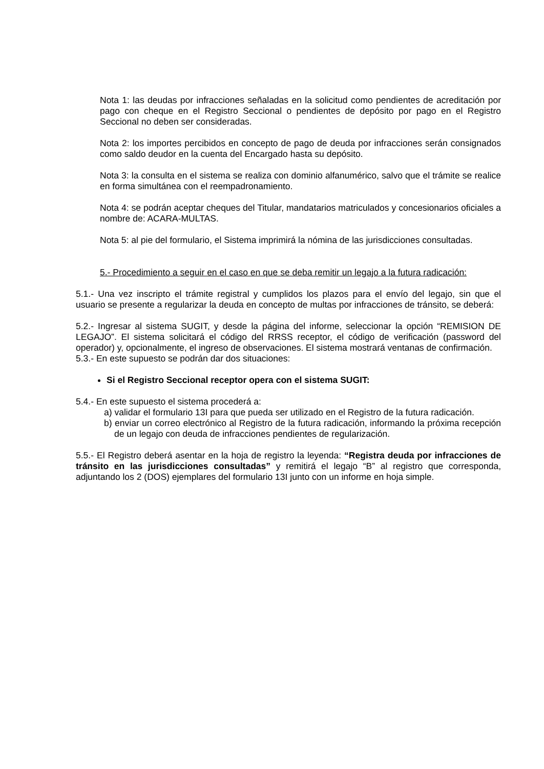Nota 1: las deudas por infracciones señaladas en la solicitud como pendientes de acreditación por pago con cheque en el Registro Seccional o pendientes de depósito por pago en el Registro Seccional no deben ser consideradas.
Nota 2: los importes percibidos en concepto de pago de deuda por infracciones serán consignados como saldo deudor en la cuenta del Encargado hasta su depósito.
Nota 3: la consulta en el sistema se realiza con dominio alfanumérico, salvo que el trámite se realice en forma simultánea con el reempadronamiento.
Nota 4: se podrán aceptar cheques del Titular, mandatarios matriculados y concesionarios oficiales a nombre de: ACARA-MULTAS.
Nota 5: al pie del formulario, el Sistema imprimirá la nómina de las jurisdicciones consultadas.
5.- Procedimiento a seguir en el caso en que se deba remitir un legajo a la futura radicación:
5.1.- Una vez inscripto el trámite registral y cumplidos los plazos para el envío del legajo, sin que el usuario se presente a regularizar la deuda en concepto de multas por infracciones de tránsito, se deberá:
5.2.- Ingresar al sistema SUGIT, y desde la página del informe, seleccionar la opción “REMISION DE LEGAJO”. El sistema solicitará el código del RRSS receptor, el código de verificación (password del operador) y, opcionalmente, el ingreso de observaciones. El sistema mostrará ventanas de confirmación.
5.3.- En este supuesto se podrán dar dos situaciones:
Si el Registro Seccional receptor opera con el sistema SUGIT:
5.4.- En este supuesto el sistema procederá a:
a) validar el formulario 13I para que pueda ser utilizado en el Registro de la futura radicación.
b) enviar un correo electrónico al Registro de la futura radicación, informando la próxima recepción de un legajo con deuda de infracciones pendientes de regularización.
5.5.- El Registro deberá asentar en la hoja de registro la leyenda: “Registra deuda por infracciones de tránsito en las jurisdicciones consultadas” y remitirá el legajo “B” al registro que corresponda, adjuntando los 2 (DOS) ejemplares del formulario 13I junto con un informe en hoja simple.